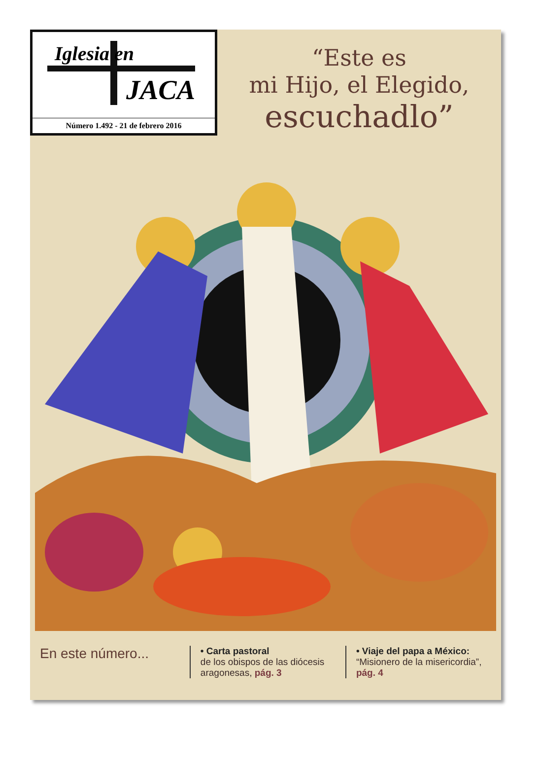Iglesia en
JACA
Número 1.492 - 21 de febrero 2016
“Este es
mi Hijo, el Elegido,
escuchadlo”
En este número...
• Carta pastoral
de los obispos de las diócesis aragonesas, pág. 3
• Viaje del papa a México:
“Misionero de la misericordia”, pág. 4